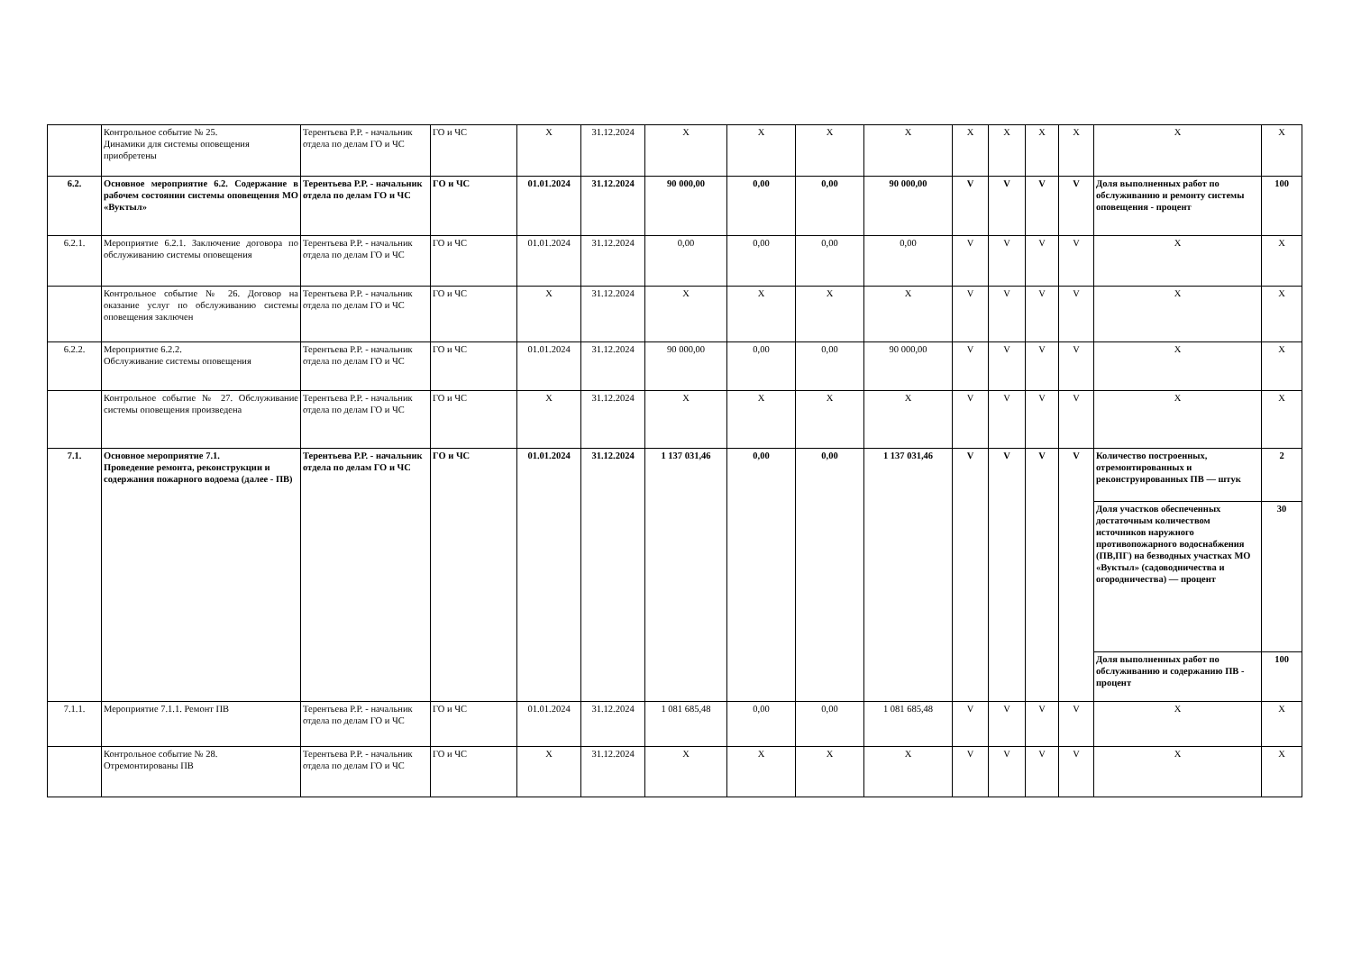| | Контрольное событие № 25. Динамики для системы оповещения приобретены | Терентьева Р.Р. - начальник отдела по делам ГО и ЧС | ГО и ЧС | X | 31.12.2024 | X | X | X | X | X | X | X | X | X | X |
| 6.2. | Основное мероприятие 6.2. Содержание в рабочем состоянии системы оповещения МО «Вуктыл» | Терентьева Р.Р. - начальник отдела по делам ГО и ЧС | ГО и ЧС | 01.01.2024 | 31.12.2024 | 90 000,00 | 0,00 | 0,00 | 90 000,00 | V | V | V | V | Доля выполненных работ по обслуживанию и ремонту системы оповещения - процент | 100 |
| 6.2.1. | Мероприятие 6.2.1. Заключение договора по обслуживанию системы оповещения | Терентьева Р.Р. - начальник отдела по делам ГО и ЧС | ГО и ЧС | 01.01.2024 | 31.12.2024 | 0,00 | 0,00 | 0,00 | 0,00 | V | V | V | V | X | X |
| | Контрольное событие № 26. Договор на оказание услуг по обслуживанию системы оповещения заключен | Терентьева Р.Р. - начальник отдела по делам ГО и ЧС | ГО и ЧС | X | 31.12.2024 | X | X | X | X | V | V | V | V | X | X |
| 6.2.2. | Мероприятие 6.2.2. Обслуживание системы оповещения | Терентьева Р.Р. - начальник отдела по делам ГО и ЧС | ГО и ЧС | 01.01.2024 | 31.12.2024 | 90 000,00 | 0,00 | 0,00 | 90 000,00 | V | V | V | V | X | X |
| | Контрольное событие № 27. Обслуживание системы оповещения произведена | Терентьева Р.Р. - начальник отдела по делам ГО и ЧС | ГО и ЧС | X | 31.12.2024 | X | X | X | X | V | V | V | V | X | X |
| 7.1. | Основное мероприятие 7.1. Проведение ремонта, реконструкции и содержания пожарного водоема (далее - ПВ) | Терентьева Р.Р. - начальник отдела по делам ГО и ЧС | ГО и ЧС | 01.01.2024 | 31.12.2024 | 1 137 031,46 | 0,00 | 0,00 | 1 137 031,46 | V | V | V | V | Количество построенных, отремонтированных и реконструированных ПВ — штук | 2 |
| | | | | | | | | | | | | | | Доля участков обеспеченных достаточным количеством источников наружного противопожарного водоснабжения (ПВ,ПГ) на безводных участках МО «Вуктыл» (садоводничества и огородничества) — процент | 30 |
| | | | | | | | | | | | | | | Доля выполненных работ по обслуживанию и содержанию ПВ - процент | 100 |
| 7.1.1. | Мероприятие 7.1.1. Ремонт ПВ | Терентьева Р.Р. - начальник отдела по делам ГО и ЧС | ГО и ЧС | 01.01.2024 | 31.12.2024 | 1 081 685,48 | 0,00 | 0,00 | 1 081 685,48 | V | V | V | V | X | X |
| | Контрольное событие № 28. Отремонтированы ПВ | Терентьева Р.Р. - начальник отдела по делам ГО и ЧС | ГО и ЧС | X | 31.12.2024 | X | X | X | X | V | V | V | V | X | X |